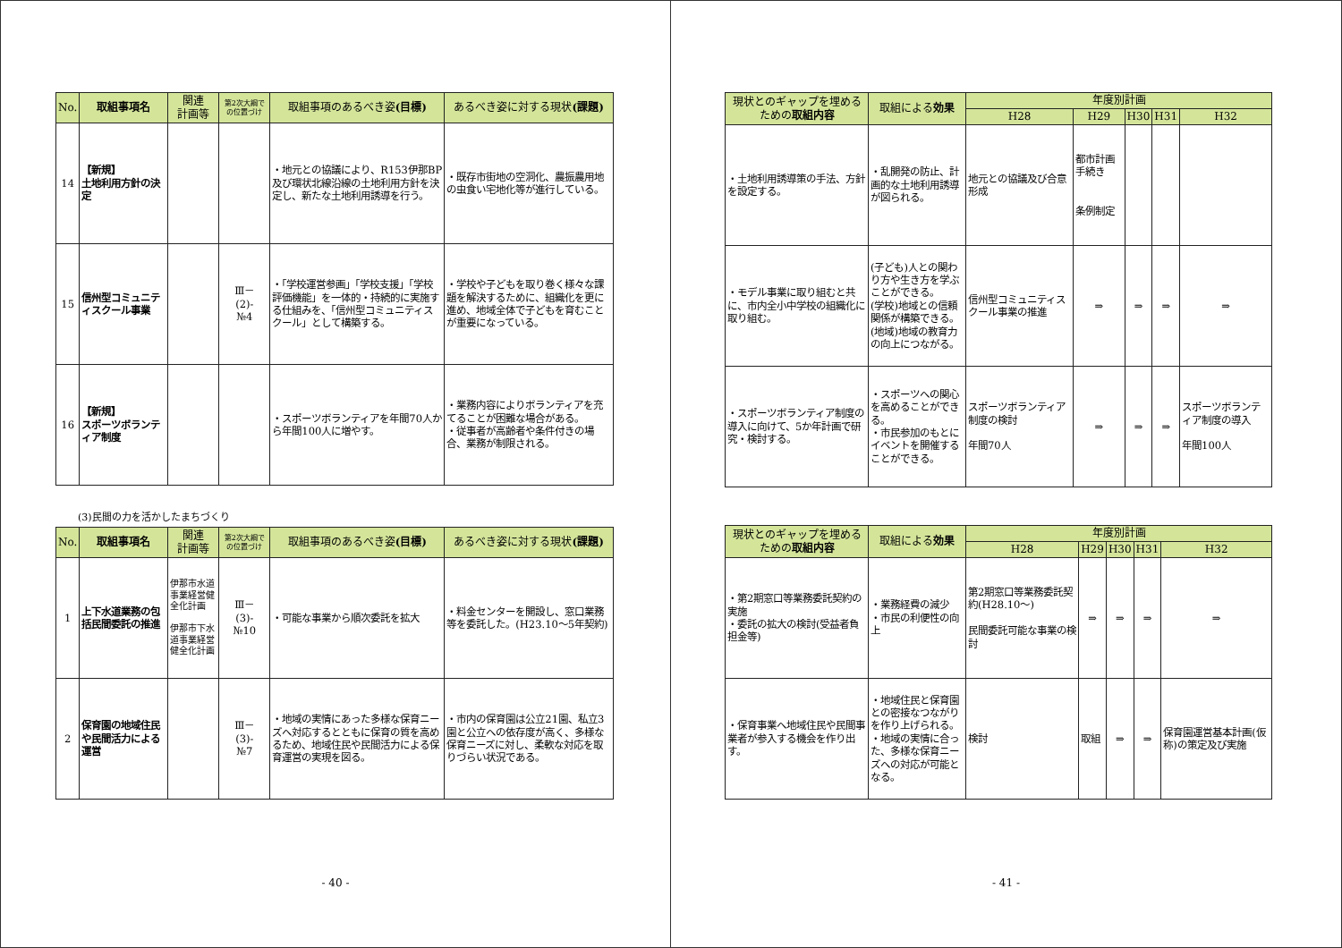| No. | 取組事項名 | 関連 計画等 | 第2次大綱で の位置づけ | 取組事項のあるべき姿 (目標) | あるべき姿に対する現状 (課題) |
| --- | --- | --- | --- | --- | --- |
| 14 | 【新規】 土地利用方針の決定 | | | ・地元との協議により、R153伊那BP及び環状北線沿線の土地利用方針を決定し、新たな土地利用誘導を行う。 | ・既存市街地の空洞化、農振農用地の虫食い宅地化等が進行している。 |
| 15 | 信州型コミュニティスクール事業 | | Ⅲ－ (2)- №4 | ・「学校運営参画」「学校支援」「学校評価機能」を一体的・持続的に実施する仕組みを、「信州型コミュニティスクール」として構築する。 | ・学校や子どもを取り巻く様々な課題を解決するために、組織化を更に進め、地域全体で子どもを育むことが重要になっている。 |
| 16 | 【新規】 スポーツボランティア制度 | | | ・スポーツボランティアを年間70人から年間100人に増やす。 | ・業務内容によりボランティアを充てることが困難な場合がある。 ・従事者が高齢者や条件付きの場合、業務が制限される。 |
(3)民間の力を活かしたまちづくり
| No. | 取組事項名 | 関連 計画等 | 第2次大綱で の位置づけ | 取組事項のあるべき姿 (目標) | あるべき姿に対する現状 (課題) |
| --- | --- | --- | --- | --- | --- |
| 1 | 上下水道業務の包括民間委託の推進 | 伊那市水道事業経営健全化計画 伊那市下水道事業経営健全化計画 | Ⅲ－ (3)- №10 | ・可能な事業から順次委託を拡大 | ・料金センターを開設し、窓口業務等を委託した。(H23.10～5年契約) |
| 2 | 保育園の地域住民や民間活力による運営 | | Ⅲ－ (3)- №7 | ・地域の実情にあった多様な保育ニーズへ対応するとともに保育の質を高めるため、地域住民や民間活力による保育運営の実現を図る。 | ・市内の保育園は公立21園、私立3園と公立への依存度が高く、多様な保育ニーズに対し、柔軟な対応を取りづらい状況である。 |
- 40 -
| 現状とのギャップを埋めるための 取組内容 | 取組による 効果 | 年度別計画 | | | | |
| --- | --- | --- | --- | --- | --- | --- |
| | | H28 | H29 | H30 | H31 | H32 |
| ・土地利用誘導策の手法、方針を設定する。 | ・乱開発の防止、計画的な土地利用誘導が図られる。 | 地元との協議及び合意形成 | 都市計画手続き 条例制定 | | | |
| ・モデル事業に取り組むと共に、市内全小中学校の組織化に取り組む。 | (子ども)人との関わり方や生き方を学ぶことができる。 (学校)地域との信頼関係が構築できる。 (地域)地域の教育力の向上につながる。 | 信州型コミュニティスクール事業の推進 | ⇒ | ⇒ | ⇒ | ⇒ |
| ・スポーツボランティア制度の導入に向けて、5か年計画で研究・検討する。 | ・スポーツへの関心を高めることができる。 ・市民参加のもとにイベントを開催することができる。 | スポーツボランティア制度の検討 年間70人 | ⇒ | ⇒ | ⇒ | スポーツボランティア制度の導入 年間100人 |
| 現状とのギャップを埋めるための 取組内容 | 取組による 効果 | 年度別計画 | | | | |
| --- | --- | --- | --- | --- | --- | --- |
| | | H28 | H29 | H30 | H31 | H32 |
| ・第2期窓口等業務委託契約の実施 ・委託の拡大の検討(受益者負担金等) | ・業務経費の減少 ・市民の利便性の向上 | 第2期窓口等業務委託契約(H28.10～) 民間委託可能な事業の検討 | ⇒ | ⇒ | ⇒ | ⇒ |
| ・保育事業へ地域住民や民間事業者が参入する機会を作り出す。 | ・地域住民と保育園との密接なつながりを作り上げられる。 ・地域の実情に合った、多様な保育ニーズへの対応が可能となる。 | 検討 | 取組 | ⇒ | ⇒ | 保育園運営基本計画(仮称)の策定及び実施 |
- 41 -